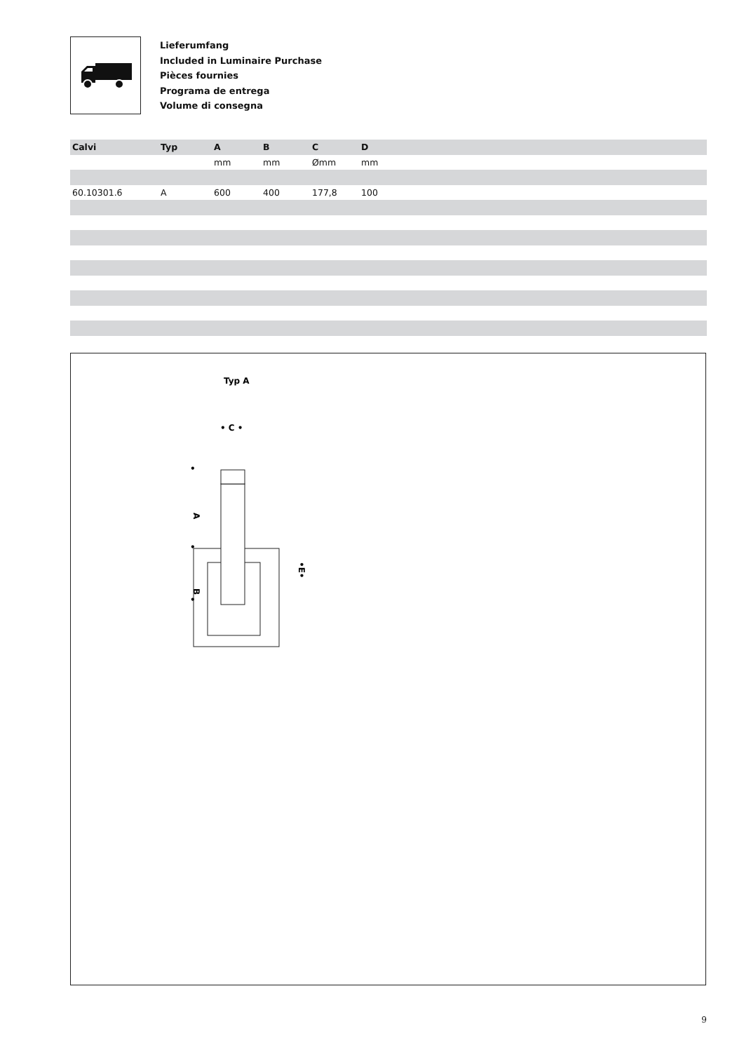Lieferumfang
Included in Luminaire Purchase
Pièces fournies
Programa de entrega
Volume di consegna
| Calvi | Typ | A | B | C | D | |
| --- | --- | --- | --- | --- | --- | --- |
| | | mm | mm | Ømm | mm | |
| 60.10301.6 | A | 600 | 400 | 177,8 | 100 | |
Typ A
• C •
•
•
•
A
B
•E•
9